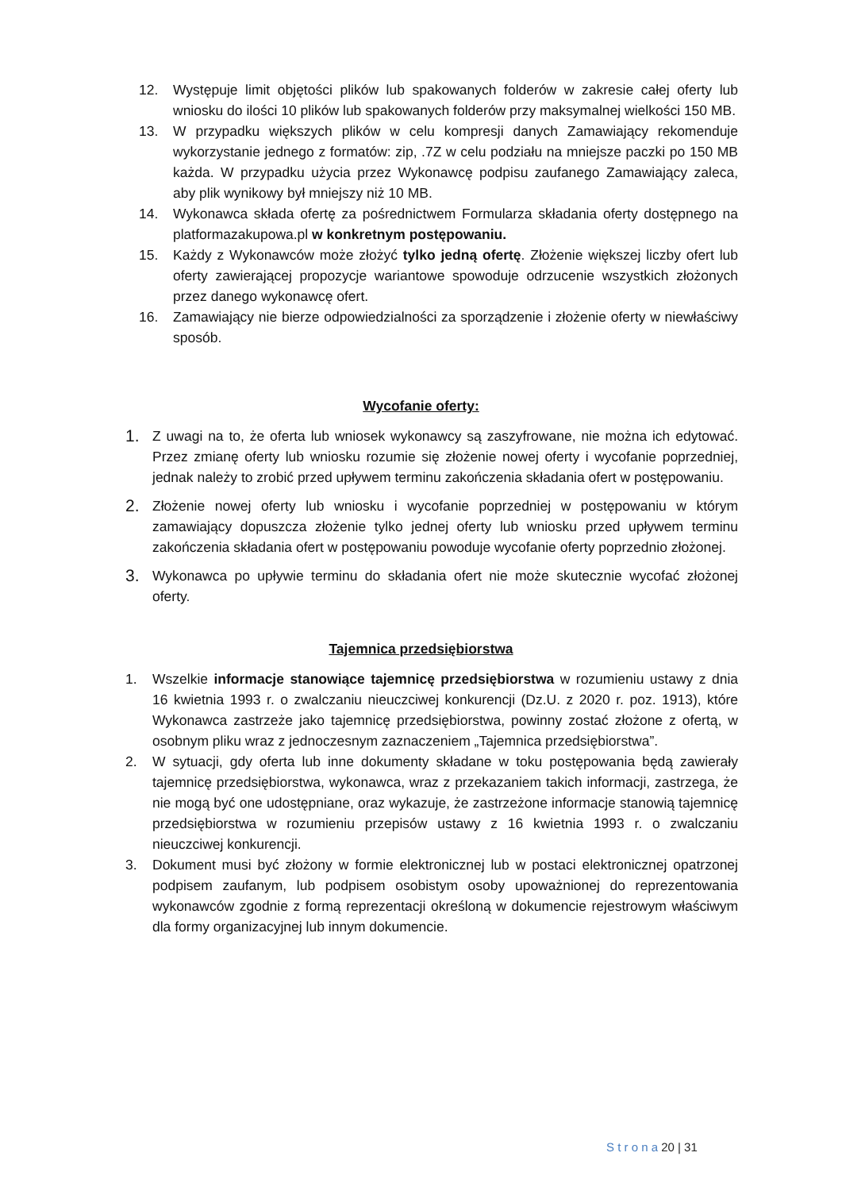12. Występuje limit objętości plików lub spakowanych folderów w zakresie całej oferty lub wniosku do ilości 10 plików lub spakowanych folderów przy maksymalnej wielkości 150 MB.
13. W przypadku większych plików w celu kompresji danych Zamawiający rekomenduje wykorzystanie jednego z formatów: zip, .7Z w celu podziału na mniejsze paczki po 150 MB każda. W przypadku użycia przez Wykonawcę podpisu zaufanego Zamawiający zaleca, aby plik wynikowy był mniejszy niż 10 MB.
14. Wykonawca składa ofertę za pośrednictwem Formularza składania oferty dostępnego na platformazakupowa.pl w konkretnym postępowaniu.
15. Każdy z Wykonawców może złożyć tylko jedną ofertę. Złożenie większej liczby ofert lub oferty zawierającej propozycje wariantowe spowoduje odrzucenie wszystkich złożonych przez danego wykonawcę ofert.
16. Zamawiający nie bierze odpowiedzialności za sporządzenie i złożenie oferty w niewłaściwy sposób.
Wycofanie oferty:
1. Z uwagi na to, że oferta lub wniosek wykonawcy są zaszyfrowane, nie można ich edytować. Przez zmianę oferty lub wniosku rozumie się złożenie nowej oferty i wycofanie poprzedniej, jednak należy to zrobić przed upływem terminu zakończenia składania ofert w postępowaniu.
2. Złożenie nowej oferty lub wniosku i wycofanie poprzedniej w postępowaniu w którym zamawiający dopuszcza złożenie tylko jednej oferty lub wniosku przed upływem terminu zakończenia składania ofert w postępowaniu powoduje wycofanie oferty poprzednio złożonej.
3. Wykonawca po upływie terminu do składania ofert nie może skutecznie wycofać złożonej oferty.
Tajemnica przedsiębiorstwa
1. Wszelkie informacje stanowiące tajemnicę przedsiębiorstwa w rozumieniu ustawy z dnia 16 kwietnia 1993 r. o zwalczaniu nieuczciwej konkurencji (Dz.U. z 2020 r. poz. 1913), które Wykonawca zastrzeże jako tajemnicę przedsiębiorstwa, powinny zostać złożone z ofertą, w osobnym pliku wraz z jednoczesnym zaznaczeniem „Tajemnica przedsiębiorstwa”.
2. W sytuacji, gdy oferta lub inne dokumenty składane w toku postępowania będą zawierały tajemnicę przedsiębiorstwa, wykonawca, wraz z przekazaniem takich informacji, zastrzega, że nie mogą być one udostępniane, oraz wykazuje, że zastrzeżone informacje stanowią tajemnicę przedsiębiorstwa w rozumieniu przepisów ustawy z 16 kwietnia 1993 r. o zwalczaniu nieuczciwej konkurencji.
3. Dokument musi być złożony w formie elektronicznej lub w postaci elektronicznej opatrzonej podpisem zaufanym, lub podpisem osobistym osoby upoważnionej do reprezentowania wykonawców zgodnie z formą reprezentacji określoną w dokumencie rejestrowym właściwym dla formy organizacyjnej lub innym dokumencie.
S t r o n a 20 | 31